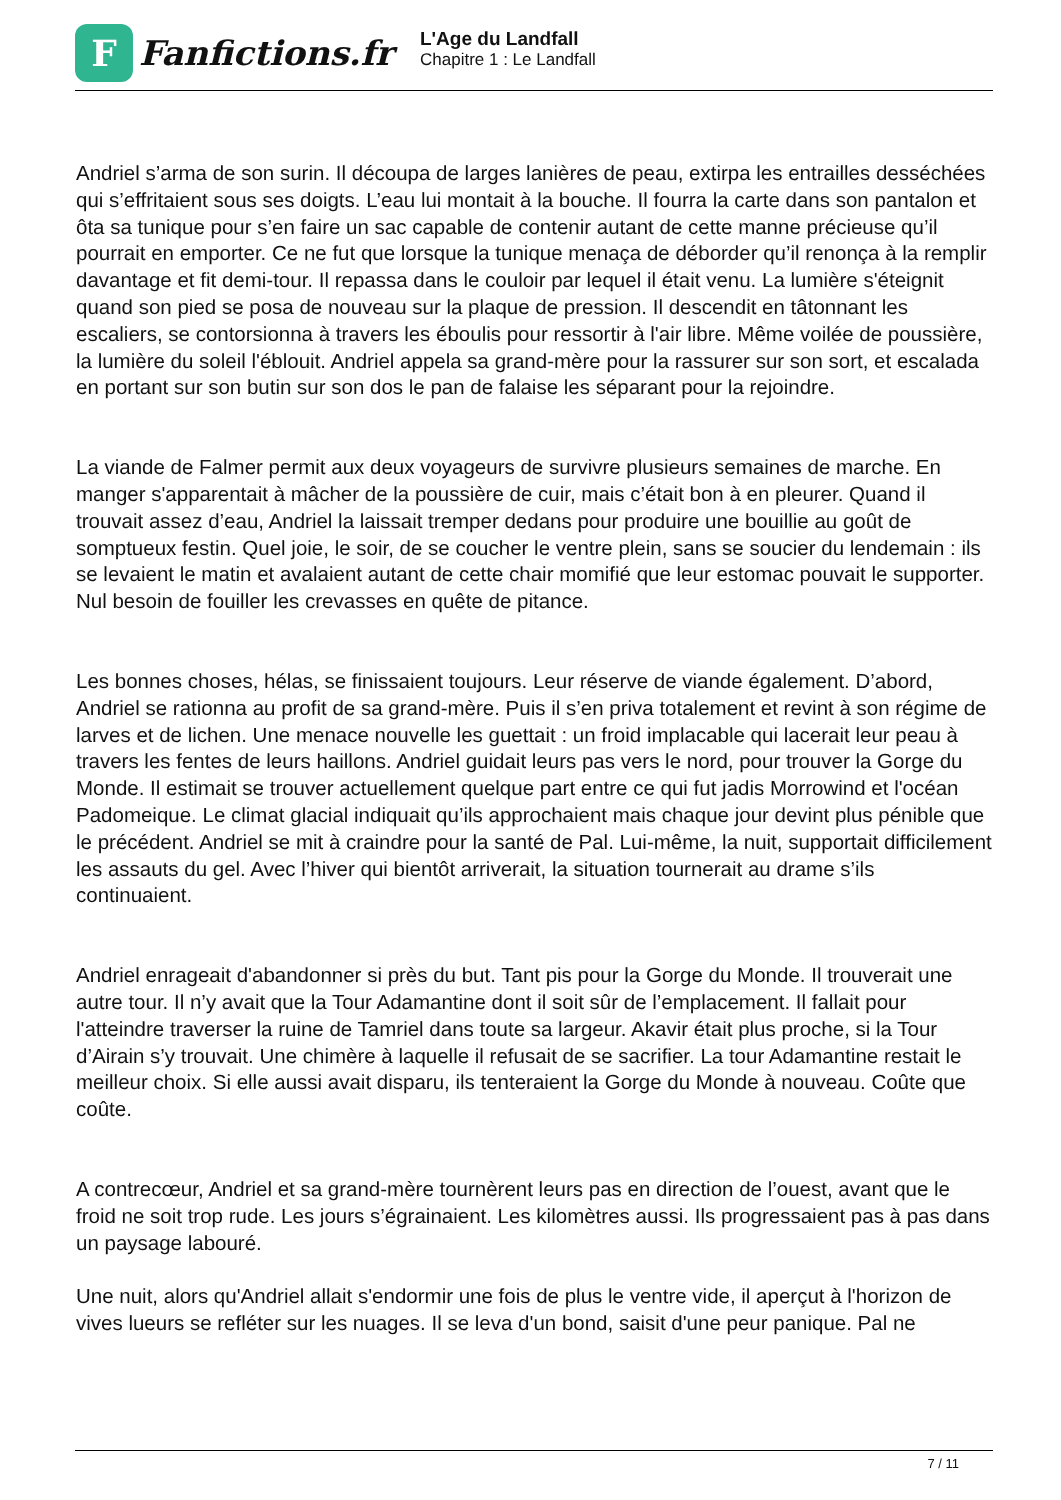F
Fanfictions.fr
L'Age du Landfall
Chapitre 1 : Le Landfall
Andriel s’arma de son surin. Il découpa de larges lanières de peau, extirpa les entrailles desséchées qui s’effritaient sous ses doigts. L’eau lui montait à la bouche. Il fourra la carte dans son pantalon et ôta sa tunique pour s’en faire un sac capable de contenir autant de cette manne précieuse qu’il pourrait en emporter. Ce ne fut que lorsque la tunique menaça de déborder qu’il renonça à la remplir davantage et fit demi-tour. Il repassa dans le couloir par lequel il était venu. La lumière s'éteignit quand son pied se posa de nouveau sur la plaque de pression. Il descendit en tâtonnant les escaliers, se contorsionna à travers les éboulis pour ressortir à l'air libre. Même voilée de poussière, la lumière du soleil l'éblouit. Andriel appela sa grand-mère pour la rassurer sur son sort, et escalada en portant sur son butin sur son dos le pan de falaise les séparant pour la rejoindre.
La viande de Falmer permit aux deux voyageurs de survivre plusieurs semaines de marche. En manger s'apparentait à mâcher de la poussière de cuir, mais c’était bon à en pleurer. Quand il trouvait assez d’eau, Andriel la laissait tremper dedans pour produire une bouillie au goût de somptueux festin. Quel joie, le soir, de se coucher le ventre plein, sans se soucier du lendemain : ils se levaient le matin et avalaient autant de cette chair momifié que leur estomac pouvait le supporter. Nul besoin de fouiller les crevasses en quête de pitance.
Les bonnes choses, hélas, se finissaient toujours. Leur réserve de viande également. D’abord, Andriel se rationna au profit de sa grand-mère. Puis il s’en priva totalement et revint à son régime de larves et de lichen. Une menace nouvelle les guettait : un froid implacable qui lacerait leur peau à travers les fentes de leurs haillons. Andriel guidait leurs pas vers le nord, pour trouver la Gorge du Monde. Il estimait se trouver actuellement quelque part entre ce qui fut jadis Morrowind et l'océan Padomeique. Le climat glacial indiquait qu’ils approchaient mais chaque jour devint plus pénible que le précédent. Andriel se mit à craindre pour la santé de Pal. Lui-même, la nuit, supportait difficilement les assauts du gel. Avec l’hiver qui bientôt arriverait, la situation tournerait au drame s’ils continuaient.
Andriel enrageait d'abandonner si près du but. Tant pis pour la Gorge du Monde. Il trouverait une autre tour. Il n’y avait que la Tour Adamantine dont il soit sûr de l’emplacement. Il fallait pour l'atteindre traverser la ruine de Tamriel dans toute sa largeur. Akavir était plus proche, si la Tour d’Airain s’y trouvait. Une chimère à laquelle il refusait de se sacrifier. La tour Adamantine restait le meilleur choix. Si elle aussi avait disparu, ils tenteraient la Gorge du Monde à nouveau. Coûte que coûte.
A contrecœur, Andriel et sa grand-mère tournèrent leurs pas en direction de l’ouest, avant que le froid ne soit trop rude. Les jours s’égrainaient. Les kilomètres aussi. Ils progressaient pas à pas dans un paysage labouré.
Une nuit, alors qu'Andriel allait s'endormir une fois de plus le ventre vide, il aperçut à l'horizon de vives lueurs se refléter sur les nuages. Il se leva d'un bond, saisit d'une peur panique. Pal ne
7 / 11